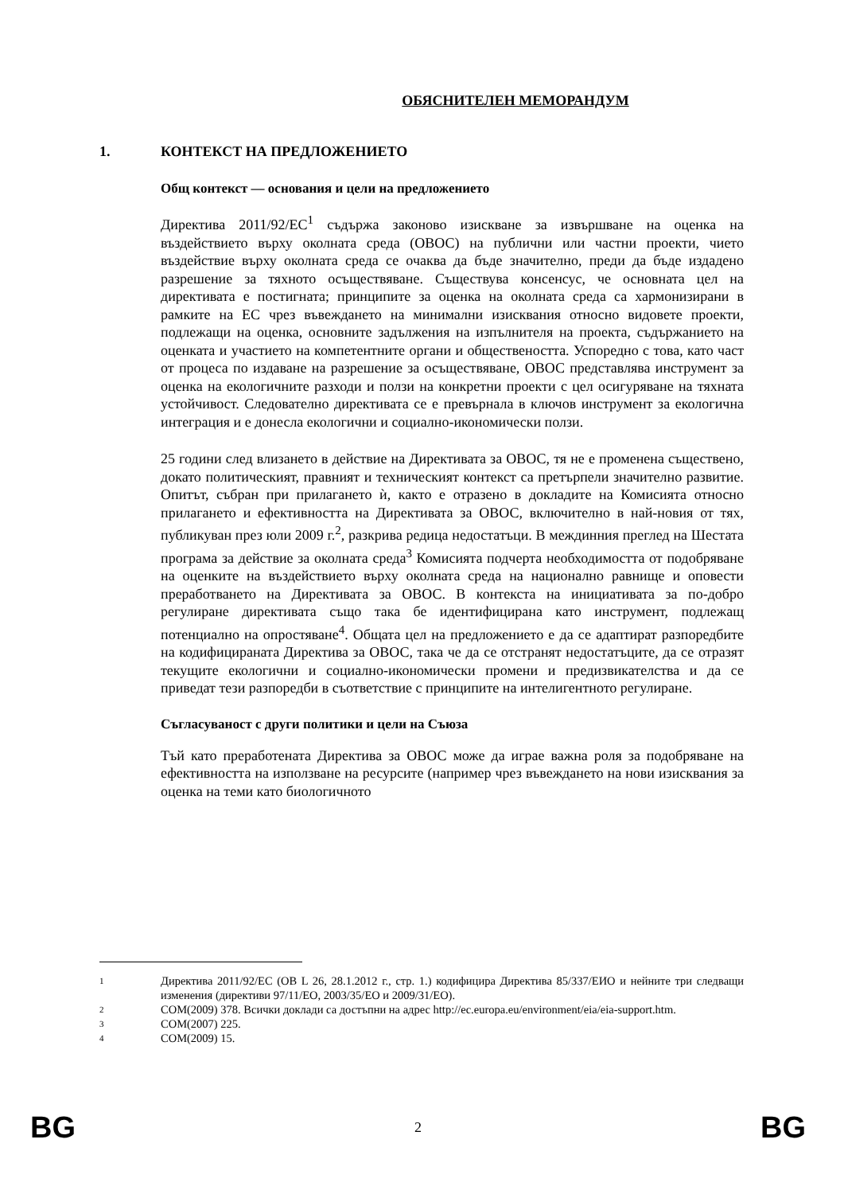ОБЯСНИТЕЛЕН МЕМОРАНДУМ
1. КОНТЕКСТ НА ПРЕДЛОЖЕНИЕТО
Общ контекст — основания и цели на предложението
Директива 2011/92/ЕС<sup>1</sup> съдържа законово изискване за извършване на оценка на въздействието върху околната среда (ОВОС) на публични или частни проекти, чието въздействие върху околната среда се очаква да бъде значително, преди да бъде издадено разрешение за тяхното осъществяване. Съществува консенсус, че основната цел на директивата е постигната; принципите за оценка на околната среда са хармонизирани в рамките на ЕС чрез въвеждането на минимални изисквания относно видовете проекти, подлежащи на оценка, основните задължения на изпълнителя на проекта, съдържанието на оценката и участието на компетентните органи и обществеността. Успоредно с това, като част от процеса по издаване на разрешение за осъществяване, ОВОС представлява инструмент за оценка на екологичните разходи и ползи на конкретни проекти с цел осигуряване на тяхната устойчивост. Следователно директивата се е превърнала в ключов инструмент за екологична интеграция и е донесла екологични и социално-икономически ползи.
25 години след влизането в действие на Директивата за ОВОС, тя не е променена съществено, докато политическият, правният и техническият контекст са претърпели значително развитие. Опитът, събран при прилагането ѝ, както е отразено в докладите на Комисията относно прилагането и ефективността на Директивата за ОВОС, включително в най-новия от тях, публикуван през юли 2009 г.<sup>2</sup>, разкрива редица недостатъци. В междинния преглед на Шестата програма за действие за околната среда<sup>3</sup> Комисията подчерта необходимостта от подобряване на оценките на въздействието върху околната среда на национално равнище и оповести преработването на Директивата за ОВОС. В контекста на инициативата за по-добро регулиране директивата също така бе идентифицирана като инструмент, подлежащ потенциално на опростяване<sup>4</sup>. Общата цел на предложението е да се адаптират разпоредбите на кодифицираната Директива за ОВОС, така че да се отстранят недостатъците, да се отразят текущите екологични и социално-икономически промени и предизвикателства и да се приведат тези разпоредби в съответствие с принципите на интелигентното регулиране.
Съгласуваност с други политики и цели на Съюза
Тъй като преработената Директива за ОВОС може да играе важна роля за подобряване на ефективността на използване на ресурсите (например чрез въвеждането на нови изисквания за оценка на теми като биологичното
1 Директива 2011/92/ЕС (ОВ L 26, 28.1.2012 г., стр. 1.) кодифицира Директива 85/337/ЕИО и нейните три следващи изменения (директиви 97/11/ЕО, 2003/35/ЕО и 2009/31/ЕО).
2 COM(2009) 378. Всички доклади са достъпни на адрес http://ec.europa.eu/environment/eia/eia-support.htm.
3 COM(2007) 225.
4 COM(2009) 15.
BG 2 BG